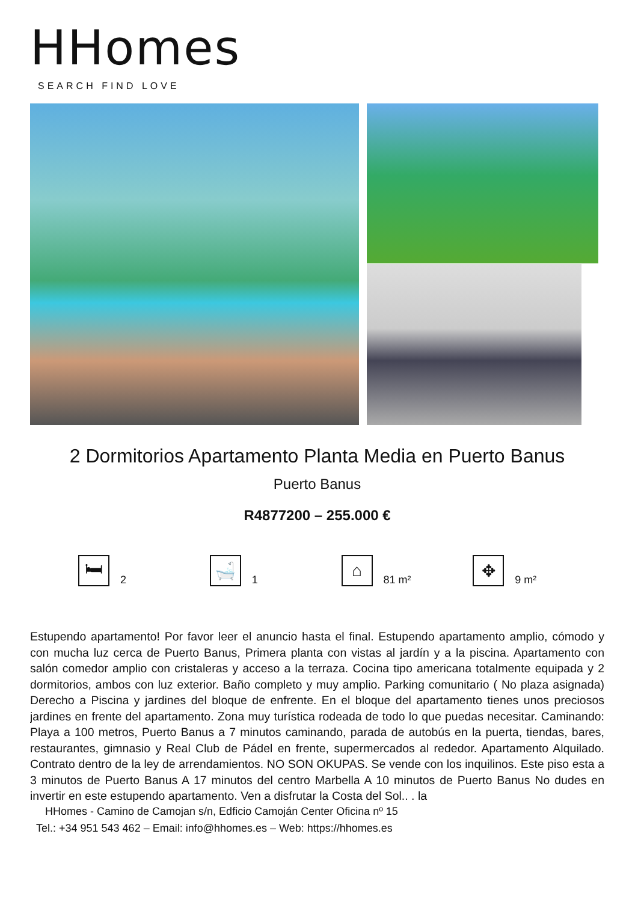HHomes
SEARCH FIND LOVE
2 Dormitorios Apartamento Planta Media en Puerto Banus
Puerto Banus
R4877200 – 255.000 €
🛏
2
🛁
1
⌂
81 m²
✥
9 m²
Estupendo apartamento! Por favor leer el anuncio hasta el final. Estupendo apartamento amplio, cómodo y con mucha luz cerca de Puerto Banus, Primera planta con vistas al jardín y a la piscina. Apartamento con salón comedor amplio con cristaleras y acceso a la terraza. Cocina tipo americana totalmente equipada y 2 dormitorios, ambos con luz exterior. Baño completo y muy amplio. Parking comunitario ( No plaza asignada) Derecho a Piscina y jardines del bloque de enfrente. En el bloque del apartamento tienes unos preciosos jardines en frente del apartamento. Zona muy turística rodeada de todo lo que puedas necesitar. Caminando: Playa a 100 metros, Puerto Banus a 7 minutos caminando, parada de autobús en la puerta, tiendas, bares, restaurantes, gimnasio y Real Club de Pádel en frente, supermercados al rededor. Apartamento Alquilado. Contrato dentro de la ley de arrendamientos. NO SON OKUPAS. Se vende con los inquilinos. Este piso esta a 3 minutos de Puerto Banus A 17 minutos del centro Marbella A 10 minutos de Puerto Banus No dudes en invertir en este estupendo apartamento. Ven a disfrutar la Costa del Sol.. . la
HHomes - Camino de Camojan s/n, Edficio Camoján Center Oficina nº 15
Tel.: +34 951 543 462 – Email: info@hhomes.es – Web: https://hhomes.es